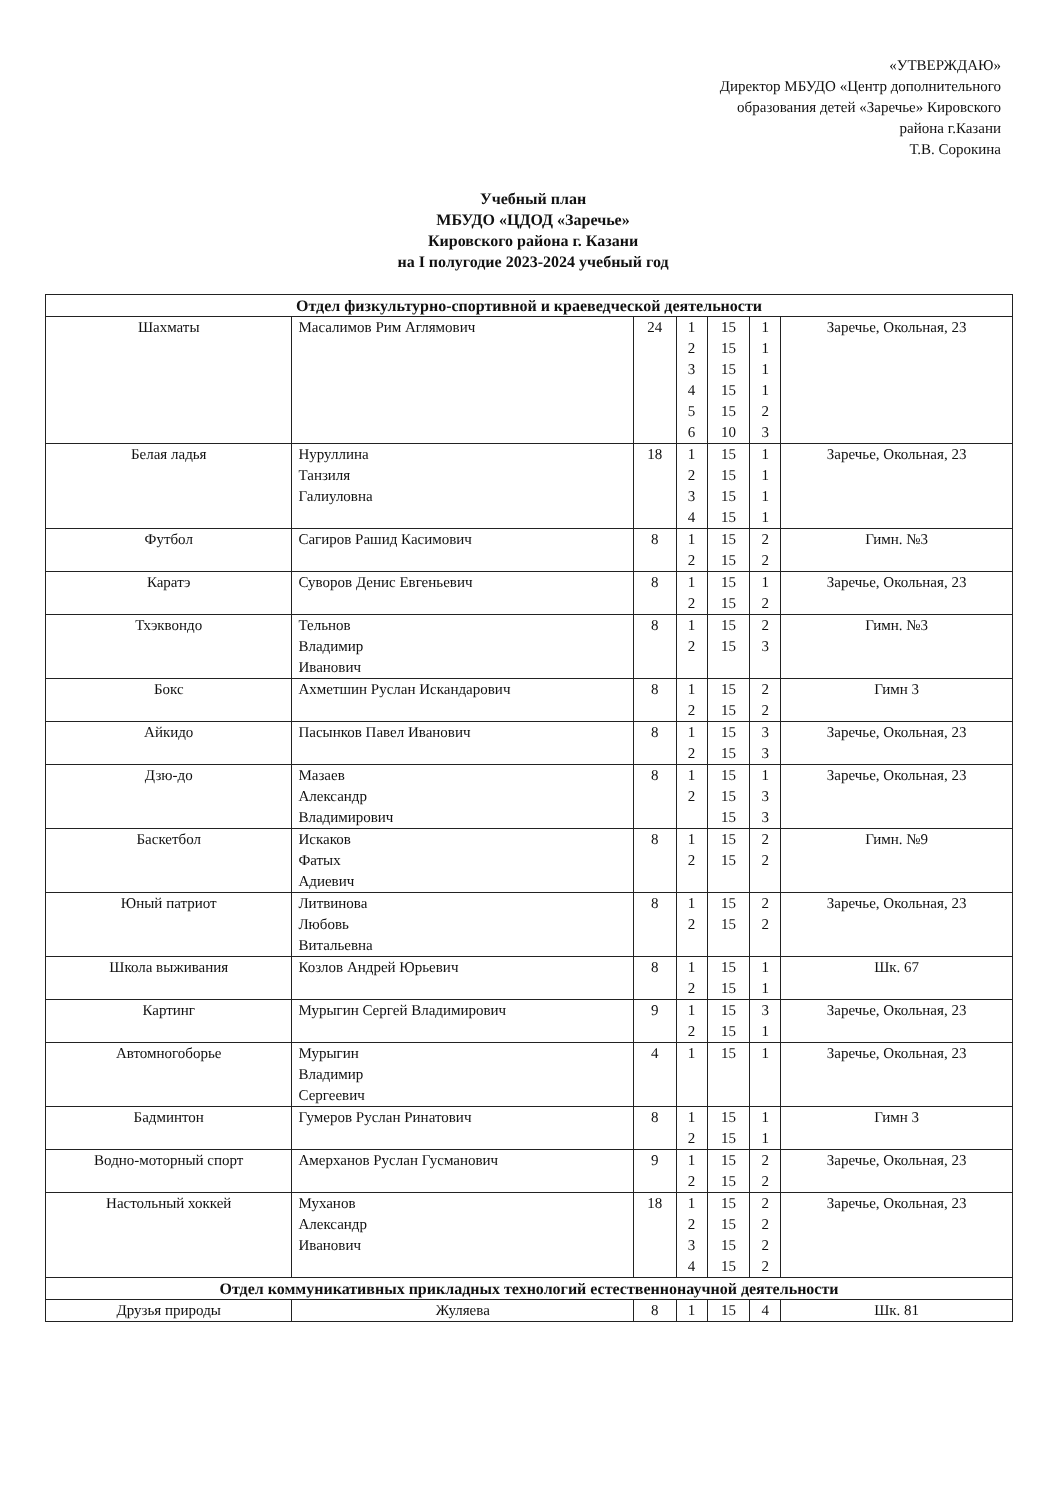«УТВЕРЖДАЮ»
Директор МБУДО «Центр дополнительного
образования детей «Заречье» Кировского
района г.Казани
Т.В. Сорокина
Учебный план
МБУДО «ЦДОД «Заречье»
Кировского района г. Казани
на I полугодие 2023-2024 учебный год
| Отдел физкультурно-спортивной и краеведческой деятельности | | | | | | |
| --- | --- | --- | --- | --- | --- | --- |
| Шахматы | Масалимов Рим Аглямович | 24 | 1 2 3 4 5 6 | 15 15 15 15 15 10 | 1 1 1 1 2 3 | Заречье, Окольная, 23 |
| Белая ладья | Нуруллина Танзиля Галиуловна | 18 | 1 2 3 4 | 15 15 15 15 | 1 1 1 1 | Заречье, Окольная, 23 |
| Футбол | Сагиров Рашид Касимович | 8 | 1 2 | 15 15 | 2 2 | Гимн. №3 |
| Каратэ | Суворов Денис Евгеньевич | 8 | 1 2 | 15 15 | 1 2 | Заречье, Окольная, 23 |
| Тхэквондо | Тельнов Владимир Иванович | 8 | 1 2 | 15 15 | 2 3 | Гимн. №3 |
| Бокс | Ахметшин Руслан Искандарович | 8 | 1 2 | 15 15 | 2 2 | Гимн 3 |
| Айкидо | Пасынков Павел Иванович | 8 | 1 2 | 15 15 | 3 3 | Заречье, Окольная, 23 |
| Дзю-до | Мазаев Александр Владимирович | 8 | 1 2 | 15 15 15 | 1 3 3 | Заречье, Окольная, 23 |
| Баскетбол | Искаков Фатых Адиевич | 8 | 1 2 | 15 15 | 2 2 | Гимн. №9 |
| Юный патриот | Литвинова Любовь Витальевна | 8 | 1 2 | 15 15 | 2 2 | Заречье, Окольная, 23 |
| Школа выживания | Козлов Андрей Юрьевич | 8 | 1 2 | 15 15 | 1 1 | Шк. 67 |
| Картинг | Мурыгин Сергей Владимирович | 9 | 1 2 | 15 15 | 3 1 | Заречье, Окольная, 23 |
| Автомногоборье | Мурыгин Владимир Сергеевич | 4 | 1 | 15 | 1 | Заречье, Окольная, 23 |
| Бадминтон | Гумеров Руслан Ринатович | 8 | 1 2 | 15 15 | 1 1 | Гимн 3 |
| Водно-моторный спорт | Амерханов Руслан Гусманович | 9 | 1 2 | 15 15 | 2 2 | Заречье, Окольная, 23 |
| Настольный хоккей | Муханов Александр Иванович | 18 | 1 2 3 4 | 15 15 15 15 | 2 2 2 2 | Заречье, Окольная, 23 |
| Отдел коммуникативных прикладных технологий естественнонаучной деятельности | | | | | | |
| Друзья природы | Жуляева | 8 | 1 | 15 | 4 | Шк. 81 |